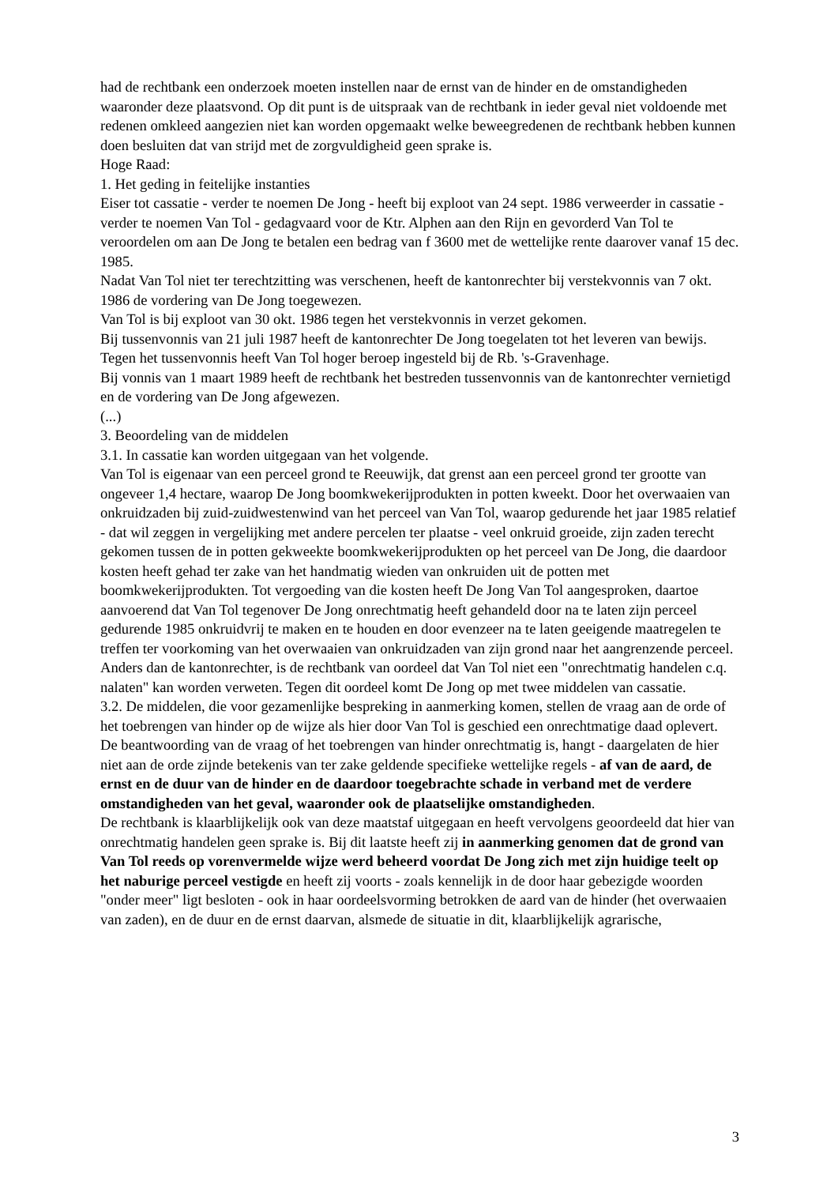had de rechtbank een onderzoek moeten instellen naar de ernst van de hinder en de omstandigheden waaronder deze plaatsvond. Op dit punt is de uitspraak van de rechtbank in ieder geval niet voldoende met redenen omkleed aangezien niet kan worden opgemaakt welke beweegredenen de rechtbank hebben kunnen doen besluiten dat van strijd met de zorgvuldigheid geen sprake is.
Hoge Raad:
1. Het geding in feitelijke instanties
Eiser tot cassatie - verder te noemen De Jong - heeft bij exploot van 24 sept. 1986 verweerder in cassatie - verder te noemen Van Tol - gedagvaard voor de Ktr. Alphen aan den Rijn en gevorderd Van Tol te veroordelen om aan De Jong te betalen een bedrag van f 3600 met de wettelijke rente daarover vanaf 15 dec. 1985.
Nadat Van Tol niet ter terechtzitting was verschenen, heeft de kantonrechter bij verstekvonnis van 7 okt. 1986 de vordering van De Jong toegewezen.
Van Tol is bij exploot van 30 okt. 1986 tegen het verstekvonnis in verzet gekomen.
Bij tussenvonnis van 21 juli 1987 heeft de kantonrechter De Jong toegelaten tot het leveren van bewijs.
Tegen het tussenvonnis heeft Van Tol hoger beroep ingesteld bij de Rb. 's-Gravenhage.
Bij vonnis van 1 maart 1989 heeft de rechtbank het bestreden tussenvonnis van de kantonrechter vernietigd en de vordering van De Jong afgewezen.
(...)
3. Beoordeling van de middelen
3.1. In cassatie kan worden uitgegaan van het volgende.
Van Tol is eigenaar van een perceel grond te Reeuwijk, dat grenst aan een perceel grond ter grootte van ongeveer 1,4 hectare, waarop De Jong boomkwekerijprodukten in potten kweekt. Door het overwaaien van onkruidzaden bij zuid-zuidwestenwind van het perceel van Van Tol, waarop gedurende het jaar 1985 relatief - dat wil zeggen in vergelijking met andere percelen ter plaatse - veel onkruid groeide, zijn zaden terecht gekomen tussen de in potten gekweekte boomkwekerijprodukten op het perceel van De Jong, die daardoor kosten heeft gehad ter zake van het handmatig wieden van onkruiden uit de potten met boomkwekerijprodukten. Tot vergoeding van die kosten heeft De Jong Van Tol aangesproken, daartoe aanvoerend dat Van Tol tegenover De Jong onrechtmatig heeft gehandeld door na te laten zijn perceel gedurende 1985 onkruidvrij te maken en te houden en door evenzeer na te laten geeigende maatregelen te treffen ter voorkoming van het overwaaien van onkruidzaden van zijn grond naar het aangrenzende perceel.
Anders dan de kantonrechter, is de rechtbank van oordeel dat Van Tol niet een "onrechtmatig handelen c.q. nalaten" kan worden verweten. Tegen dit oordeel komt De Jong op met twee middelen van cassatie.
3.2. De middelen, die voor gezamenlijke bespreking in aanmerking komen, stellen de vraag aan de orde of het toebrengen van hinder op de wijze als hier door Van Tol is geschied een onrechtmatige daad oplevert.
De beantwoording van de vraag of het toebrengen van hinder onrechtmatig is, hangt - daargelaten de hier niet aan de orde zijnde betekenis van ter zake geldende specifieke wettelijke regels - af van de aard, de ernst en de duur van de hinder en de daardoor toegebrachte schade in verband met de verdere omstandigheden van het geval, waaronder ook de plaatselijke omstandigheden.
De rechtbank is klaarblijkelijk ook van deze maatstaf uitgegaan en heeft vervolgens geoordeeld dat hier van onrechtmatig handelen geen sprake is. Bij dit laatste heeft zij in aanmerking genomen dat de grond van Van Tol reeds op vorenvermelde wijze werd beheerd voordat De Jong zich met zijn huidige teelt op het naburige perceel vestigde en heeft zij voorts - zoals kennelijk in de door haar gebezigde woorden "onder meer" ligt besloten - ook in haar oordeelsvorming betrokken de aard van de hinder (het overwaaien van zaden), en de duur en de ernst daarvan, alsmede de situatie in dit, klaarblijkelijk agrarische,
3